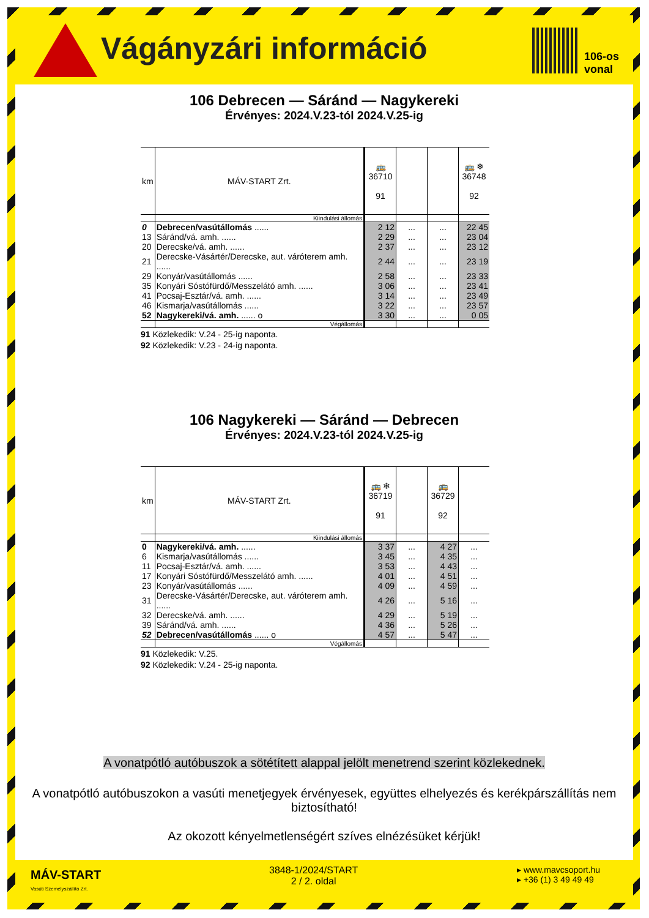Vágányzári információ
106-os
vonal
106 Debrecen — Sáránd — Nagykereki
Érvényes: 2024.V.23-tól 2024.V.25-ig
| km | MÁV-START Zrt. | 🚌 36710 91 | | | 🚌 ❄ 36748 92 |
| --- | --- | --- | --- | --- | --- |
| | Kiindulási állomás | | | | |
| 0 | Debrecen/vasútállomás ...... | 2 12 | ... | ... | 22 45 |
| 13 | Sáránd/vá. amh. ...... | 2 29 | ... | ... | 23 04 |
| 20 | Derecske/vá. amh. ...... | 2 37 | ... | ... | 23 12 |
| 21 | Derecske-Vásártér/Derecske, aut. váróterem amh. ...... | 2 44 | ... | ... | 23 19 |
| 29 | Konyár/vasútállomás ...... | 2 58 | ... | ... | 23 33 |
| 35 | Konyári Sóstófürdő/Messzelátó amh. ...... | 3 06 | ... | ... | 23 41 |
| 41 | Pocsaj-Esztár/vá. amh. ...... | 3 14 | ... | ... | 23 49 |
| 46 | Kismarja/vasútállomás ...... | 3 22 | ... | ... | 23 57 |
| 52 | Nagykereki/vá. amh. ...... o | 3 30 | ... | ... | 0 05 |
| | Végállomás | | | | |
91 Közlekedik: V.24 - 25-ig naponta.
92 Közlekedik: V.23 - 24-ig naponta.
106 Nagykereki — Sáránd — Debrecen
Érvényes: 2024.V.23-tól 2024.V.25-ig
| km | MÁV-START Zrt. | 🚌 ❄ 36719 91 | | 🚌 36729 92 | |
| --- | --- | --- | --- | --- | --- |
| | Kiindulási állomás | | | | |
| 0 | Nagykereki/vá. amh. ...... | 3 37 | ... | 4 27 | ... |
| 6 | Kismarja/vasútállomás ...... | 3 45 | ... | 4 35 | ... |
| 11 | Pocsaj-Esztár/vá. amh. ...... | 3 53 | ... | 4 43 | ... |
| 17 | Konyári Sóstófürdő/Messzelátó amh. ...... | 4 01 | ... | 4 51 | ... |
| 23 | Konyár/vasútállomás ...... | 4 09 | ... | 4 59 | ... |
| 31 | Derecske-Vásártér/Derecske, aut. váróterem amh. ...... | 4 26 | ... | 5 16 | ... |
| 32 | Derecske/vá. amh. ...... | 4 29 | ... | 5 19 | ... |
| 39 | Sáránd/vá. amh. ...... | 4 36 | ... | 5 26 | ... |
| 52 | Debrecen/vasútállomás ...... o | 4 57 | ... | 5 47 | ... |
| | Végállomás | | | | |
91 Közlekedik: V.25.
92 Közlekedik: V.24 - 25-ig naponta.
A vonatpótló autóbuszok a sötétített alappal jelölt menetrend szerint közlekednek.
A vonatpótló autóbuszokon a vasúti menetjegyek érvényesek, együttes elhelyezés és kerékpárszállítás nem biztosítható!
Az okozott kényelmetlenségért szíves elnézésüket kérjük!
MÁV-START
Vasúti Személyszállító Zrt.
3848-1/2024/START
2 / 2. oldal
▸ www.mavcsoport.hu
▸ +36 (1) 3 49 49 49